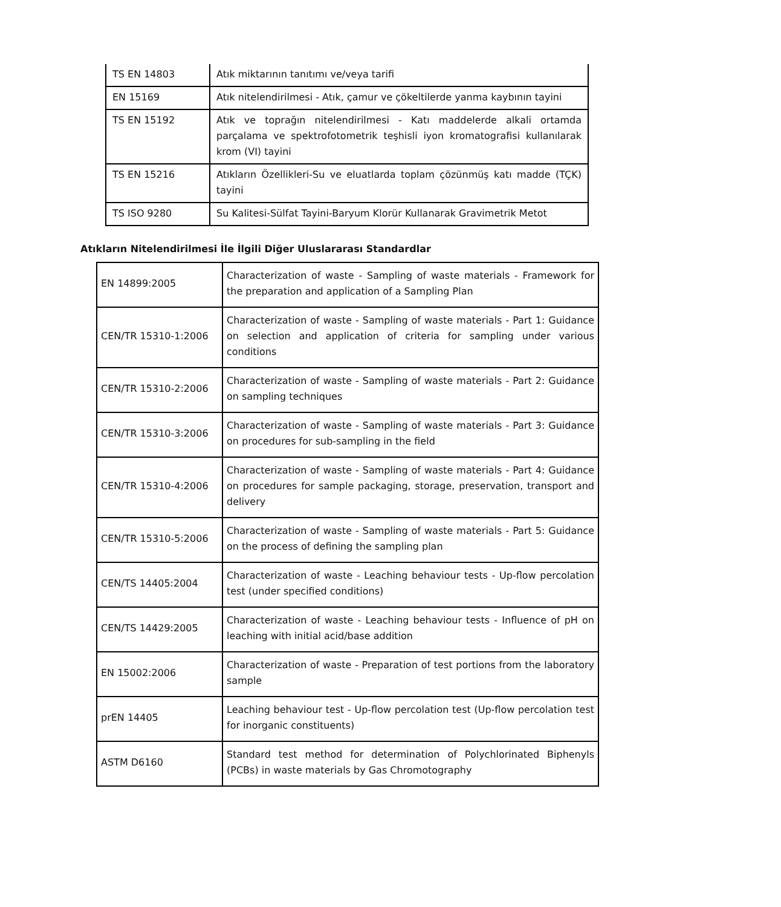| TS EN 14803 | Atık miktarının tanıtımı ve/veya tarifi |
| EN 15169 | Atık nitelendirilmesi - Atık, çamur ve çökeltilerde yanma kaybının tayini |
| TS EN 15192 | Atık ve toprağın nitelendirilmesi - Katı maddelerde alkali ortamda parçalama ve spektrofotometrik teşhisli iyon kromatografisi kullanılarak krom (VI) tayini |
| TS EN 15216 | Atıkların Özellikleri-Su ve eluatlarda toplam çözünmüş katı madde (TÇK) tayini |
| TS ISO 9280 | Su Kalitesi-Sülfat Tayini-Baryum Klorür Kullanarak Gravimetrik Metot |
Atıkların Nitelendirilmesi İle İlgili Diğer Uluslararası Standardlar
| EN 14899:2005 | Characterization of waste - Sampling of waste materials - Framework for the preparation and application of a Sampling Plan |
| CEN/TR 15310-1:2006 | Characterization of waste - Sampling of waste materials - Part 1: Guidance on selection and application of criteria for sampling under various conditions |
| CEN/TR 15310-2:2006 | Characterization of waste - Sampling of waste materials - Part 2: Guidance on sampling techniques |
| CEN/TR 15310-3:2006 | Characterization of waste - Sampling of waste materials - Part 3: Guidance on procedures for sub-sampling in the field |
| CEN/TR 15310-4:2006 | Characterization of waste - Sampling of waste materials - Part 4: Guidance on procedures for sample packaging, storage, preservation, transport and delivery |
| CEN/TR 15310-5:2006 | Characterization of waste - Sampling of waste materials - Part 5: Guidance on the process of defining the sampling plan |
| CEN/TS 14405:2004 | Characterization of waste - Leaching behaviour tests - Up-flow percolation test (under specified conditions) |
| CEN/TS 14429:2005 | Characterization of waste - Leaching behaviour tests - Influence of pH on leaching with initial acid/base addition |
| EN 15002:2006 | Characterization of waste - Preparation of test portions from the laboratory sample |
| prEN 14405 | Leaching behaviour test - Up-flow percolation test (Up-flow percolation test for inorganic constituents) |
| ASTM D6160 | Standard test method for determination of Polychlorinated Biphenyls (PCBs) in waste materials by Gas Chromotography |